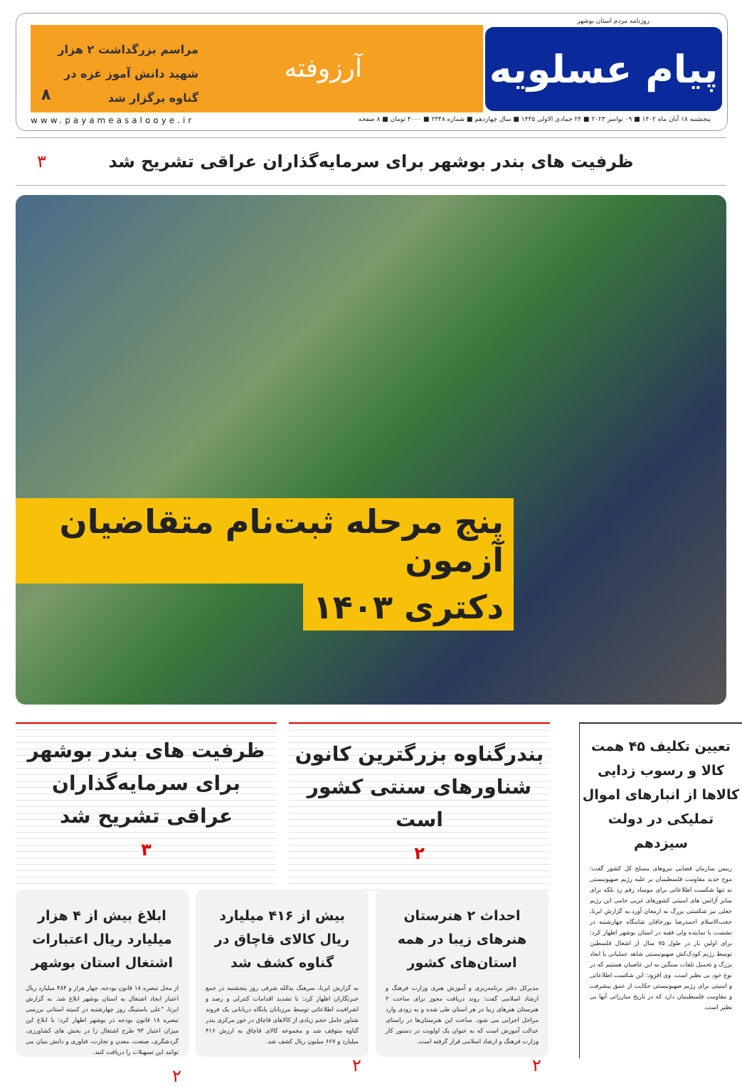روزنامه مردم استان بوشهر
پیام عسلویه
آرزوفته
مراسم بزرگداشت ۲ هزار شهید دانش آموز غزه در گناوه برگزار شد
۸
پنجشنبه ۱۸ آبان ماه ۱۴۰۲ ■ ۰۹ نوامبر ۲۰۲۳ ■ ۲۴ جمادی الاولی ۱۴۴۵ ■ سال چهاردهم ■ شماره ۲۳۴۸ ■ ۴۰۰۰ تومان ■ ۸ صفحه
www.payameasalooye.ir
ظرفیت های بندر بوشهر برای سرمایه‌گذاران عراقی تشریح شد ۳
پنج مرحله ثبت‌نام متقاضیان آزمون
دکتری ۱۴۰۳
تعیین تکلیف ۴۵ همت کالا و رسوب زدایی کالاها از انبارهای اموال تملیکی در دولت سیزدهم
رییس سازمان قضایی نیروهای مسلح کل کشور گفت: موج جدید مقاومت فلسطینیان بر علیه رژیم صهیونیستی نه تنها شکست اطلاعاتی برای موساد رقم زد بلکه برای سایر آژانس های امنیتی کشورهای غربی حامی این رژیم جعلی نیز شکستی بزرگ به ارمغان آورد.به گزارش ایرنا، حجت‌الاسلام احمدرضا پورخاقان شامگاه چهارشنبه در نشست با نماینده ولی فقیه در استان بوشهر اظهار کرد: برای اولین بار در طول ۷۵ سال از اشغال فلسطین توسط رژیم کودک‌کش صهیونیستی شاهد عملیاتی با ابعاد بزرگ و تحمیل تلفات سنگین به این غاصبان هستیم که در نوع خود بی نظیر است. وی افزود: این شکست اطلاعاتی و امنیتی برای رژیم صهیونیستی حکایت از عمق پیشرفت و مقاومت فلسطینیان دارد که در تاریخ مبارزاتی آنها بی نظیر است.
بندرگناوه بزرگترین کانون شناورهای سنتی کشور است
۲
ظرفیت های بندر بوشهر برای سرمایه‌گذاران عراقی تشریح شد
۳
احداث ۲ هنرستان هنرهای زیبا در همه استان‌های کشور
مدیرکل دفتر برنامه‌ریزی و آموزش هنری وزارت فرهنگ و ارشاد اسلامی گفت: روند دریافت مجوز برای ساخت ۲ هنرستان هنرهای زیبا در هر استان طی شده و به زودی وارد مراحل اجرایی می شود. ساخت این هنرستان‌ها در راستای عدالت آموزش است که به عنوان یک اولویت در دستور کار وزارت فرهنگ و ارشاد اسلامی قرار گرفته است.
۲
بیش از ۴۱۶ میلیارد ریال کالای قاچاق در گناوه کشف شد
به گزارش ایرنا، سرهنگ یدالله شرفی روز پنجشنبه در جمع خبرنگاران اظهار کرد: با تشدید اقدامات کنترلی و رصد و اشرافیت اطلاعاتی توسط مرزبانان پایگاه دریابانی یک فروند شناور حامل حجم زیادی از کالاهای قاچاق در خور مرکزی بندر گناوه متوقف شد و مجموعه کالای قاچاق به ارزش ۴۱۶ میلیارد و ۶۶۷ میلیون ریال کشف شد.
۲
ابلاغ بیش از ۴ هزار میلیارد ریال اعتبارات اشتغال استان بوشهر
از محل تبصره ۱۸ قانون بودجه، چهار هزار و ۴۸۴ میلیارد ریال اعتبار ایجاد اشتغال به استان بوشهر ابلاغ شد. به گزارش ایرنا، "علی باستینگ روز چهارشنبه در کمیته استانی بررسی تبصره ۱۸ قانون بودجه در بوشهر اظهار کرد: با ابلاغ این میزان اعتبار ۹۳ طرح اشتغال زا در بخش های کشاورزی، گردشگری، صنعت، معدن و تجارت، فناوری و دانش بنیان می توانند این تسهیلات را دریافت کنند.
۲